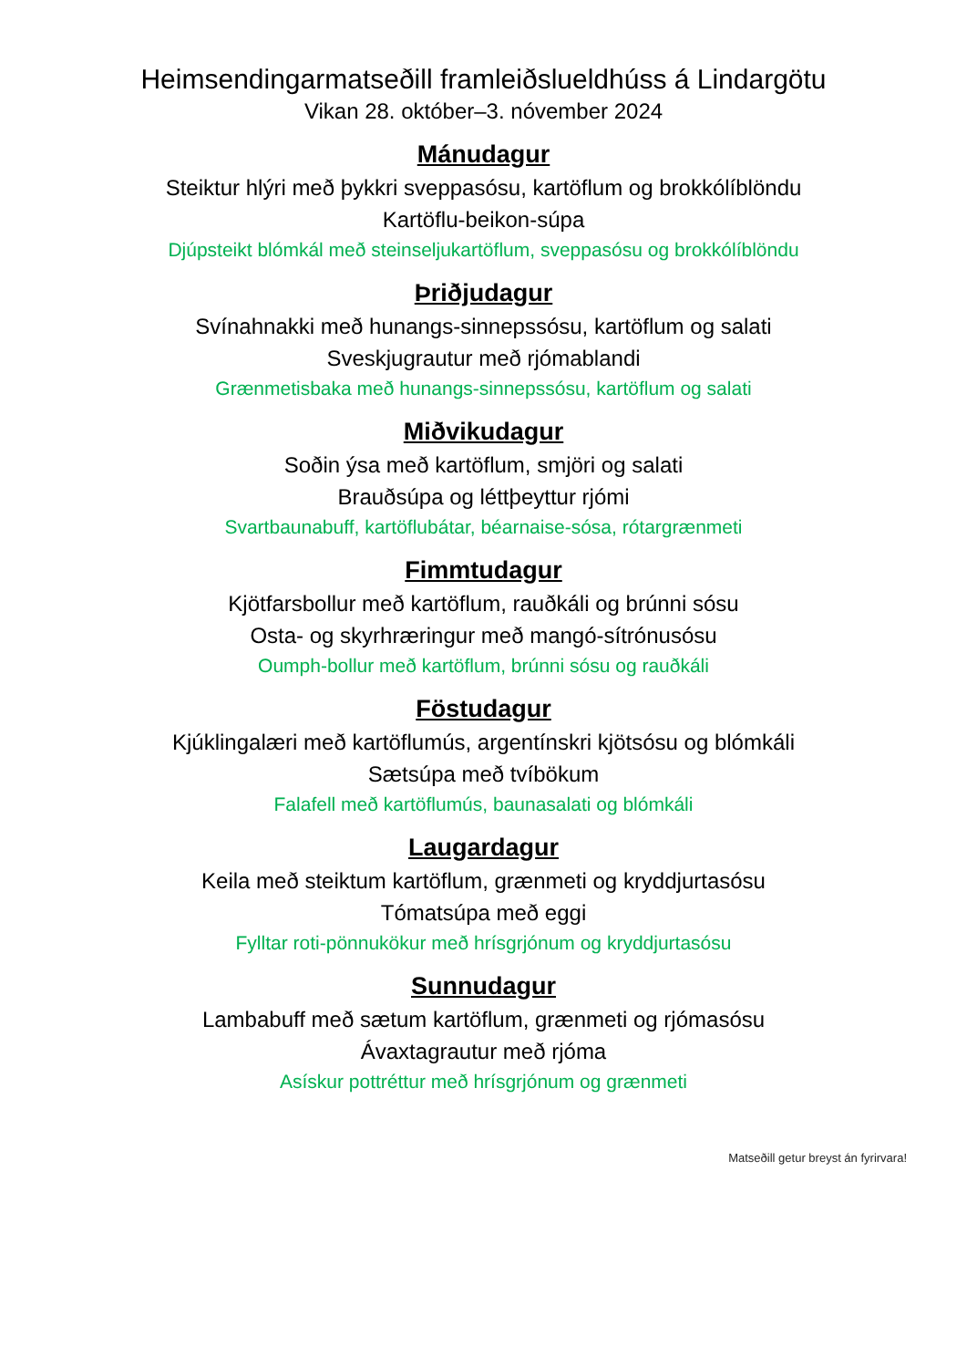Heimsendingarmatseðill framleiðslueldhúss á Lindargötu
Vikan 28. október–3. nóvember 2024
Mánudagur
Steiktur hlýri með þykkri sveppasósu, kartöflum og brokkólíblöndu
Kartöflu-beikon-súpa
Djúpsteikt blómkál með steinseljukartöflum, sveppasósu og brokkólíblöndu
Þriðjudagur
Svínahnakki með hunangs-sinnepssósu, kartöflum og salati
Sveskjugrautur með rjómablandi
Grænmetisbaka með hunangs-sinnepssósu, kartöflum og salati
Miðvikudagur
Soðin ýsa með kartöflum, smjöri og salati
Brauðsúpa og léttþeyttur rjómi
Svartbaunabuff, kartöflubátar, béarnaise-sósa, rótargrænmeti
Fimmtudagur
Kjötfarsbollur með kartöflum, rauðkáli og brúnni sósu
Osta- og skyrhræringur með mangó-sítrónusósu
Oumph-bollur með kartöflum, brúnni sósu og rauðkáli
Föstudagur
Kjúklingalæri með kartöflumús, argentínskri kjötsósu og blómkáli
Sætsúpa með tvíbökum
Falafell með kartöflumús, baunasalati og blómkáli
Laugardagur
Keila með steiktum kartöflum, grænmeti og kryddjurtasósu
Tómatsúpa með eggi
Fylltar roti-pönnukökur með hrísgrjónum og kryddjurtasósu
Sunnudagur
Lambabuff með sætum kartöflum, grænmeti og rjómasósu
Ávaxtagrautur með rjóma
Asískur pottréttur með hrísgrjónum og grænmeti
Matseðill getur breyst án fyrirvara!